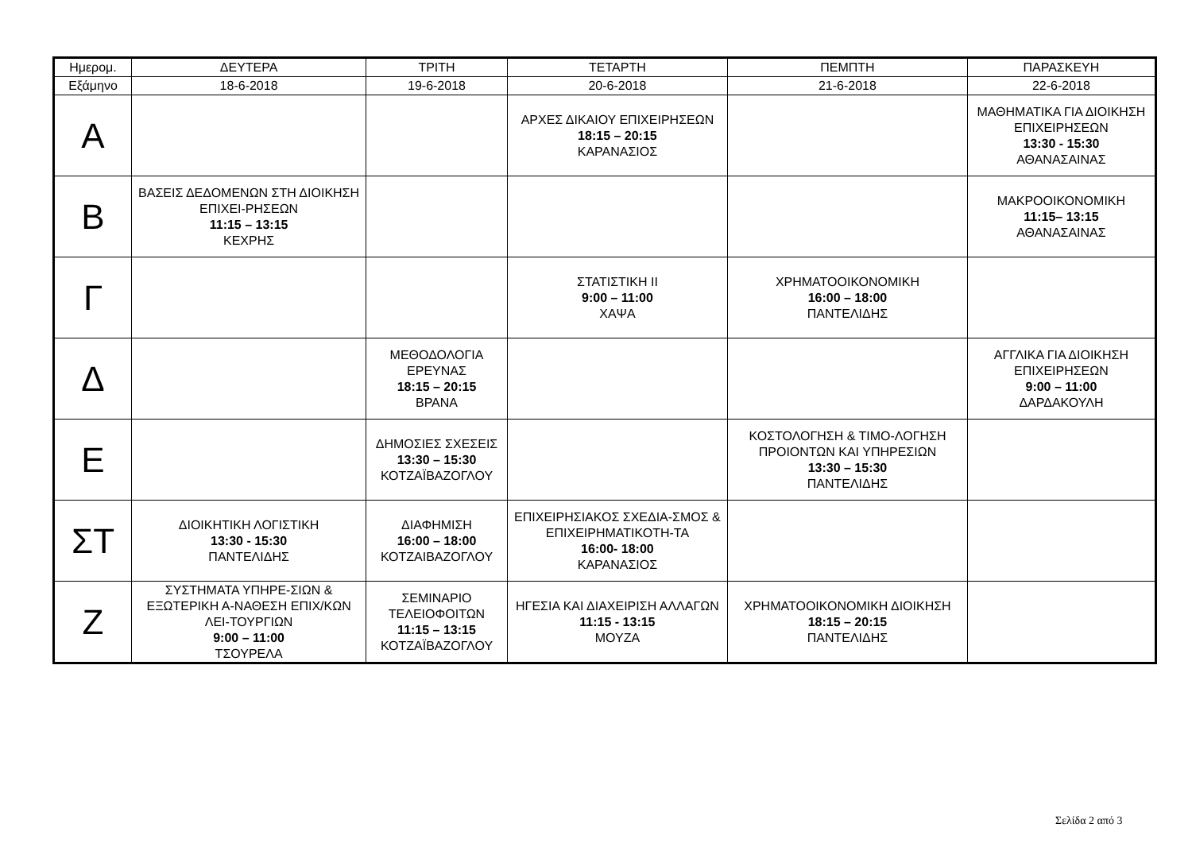| Ημερομ. | ΔΕΥΤΕΡΑ | ΤΡΙΤΗ | ΤΕΤΑΡΤΗ | ΠΕΜΠΤΗ | ΠΑΡΑΣΚΕΥΗ |
| --- | --- | --- | --- | --- | --- |
| Εξάμηνο | 18-6-2018 | 19-6-2018 | 20-6-2018 | 21-6-2018 | 22-6-2018 |
| Α | | | ΑΡΧΕΣ ΔΙΚΑΙΟΥ ΕΠΙΧΕΙΡΗΣΕΩΝ 18:15 – 20:15 ΚΑΡΑΝΑΣΙΟΣ | | ΜΑΘΗΜΑΤΙΚΑ ΓΙΑ ΔΙΟΙΚΗΣΗ ΕΠΙΧΕΙΡΗΣΕΩΝ 13:30 - 15:30 ΑΘΑΝΑΣΑΙΝΑΣ |
| Β | ΒΑΣΕΙΣ ΔΕΔΟΜΕΝΩΝ ΣΤΗ ΔΙΟΙΚΗΣΗ ΕΠΙΧΕΙ-ΡΗΣΕΩΝ 11:15 – 13:15 ΚΕΧΡΗΣ | | | | ΜΑΚΡΟΟΙΚΟΝΟΜΙΚΗ 11:15– 13:15 ΑΘΑΝΑΣΑΙΝΑΣ |
| Γ | | | ΣΤΑΤΙΣΤΙΚΗ II 9:00 – 11:00 ΧΑΨΑ | ΧΡΗΜΑΤΟΟΙΚΟΝΟΜΙΚΗ 16:00 – 18:00 ΠΑΝΤΕΛΙΔΗΣ | |
| Δ | | ΜΕΘΟΔΟΛΟΓΙΑ ΕΡΕΥΝΑΣ 18:15 – 20:15 ΒΡΑΝΑ | | | ΑΓΓΛΙΚΑ ΓΙΑ ΔΙΟΙΚΗΣΗ ΕΠΙΧΕΙΡΗΣΕΩΝ 9:00 – 11:00 ΔΑΡΔΑΚΟΥΛΗ |
| Ε | | ΔΗΜΟΣΙΕΣ ΣΧΕΣΕΙΣ 13:30 – 15:30 ΚΟΤΖΑΪΒΑΖΟΓΛΟΥ | | ΚΟΣΤΟΛΟΓΗΣΗ & ΤΙΜΟ-ΛΟΓΗΣΗ ΠΡΟΙΟΝΤΩΝ ΚΑΙ ΥΠΗΡΕΣΙΩΝ 13:30 – 15:30 ΠΑΝΤΕΛΙΔΗΣ | |
| ΣΤ | ΔΙΟΙΚΗΤΙΚΗ ΛΟΓΙΣΤΙΚΗ 13:30 - 15:30 ΠΑΝΤΕΛΙΔΗΣ | ΔΙΑΦΗΜΙΣΗ 16:00 – 18:00 ΚΟΤΖΑΙΒΑΖΟΓΛΟΥ | ΕΠΙΧΕΙΡΗΣΙΑΚΟΣ ΣΧΕΔΙΑ-ΣΜΟΣ & ΕΠΙΧΕΙΡΗΜΑΤΙΚΟΤΗ-ΤΑ 16:00- 18:00 ΚΑΡΑΝΑΣΙΟΣ | | |
| Ζ | ΣΥΣΤΗΜΑΤΑ ΥΠΗΡΕ-ΣΙΩΝ & ΕΞΩΤΕΡΙΚΗ Α-ΝΑΘΕΣΗ ΕΠΙΧ/ΚΩΝ ΛΕΙ-ΤΟΥΡΓΙΩΝ 9:00 – 11:00 ΤΣΟΥΡΕΛΑ | ΣΕΜΙΝΑΡΙΟ ΤΕΛΕΙΟΦΟΙΤΩΝ 11:15 – 13:15 ΚΟΤΖΑΪΒΑΖΟΓΛΟΥ | ΗΓΕΣΙΑ ΚΑΙ ΔΙΑΧΕΙΡΙΣΗ ΑΛΛΑΓΩΝ 11:15 - 13:15 ΜΟΥΖΑ | ΧΡΗΜΑΤΟΟΙΚΟΝΟΜΙΚΗ ΔΙΟΙΚΗΣΗ 18:15 – 20:15 ΠΑΝΤΕΛΙΔΗΣ | |
Σελίδα 2 από 3